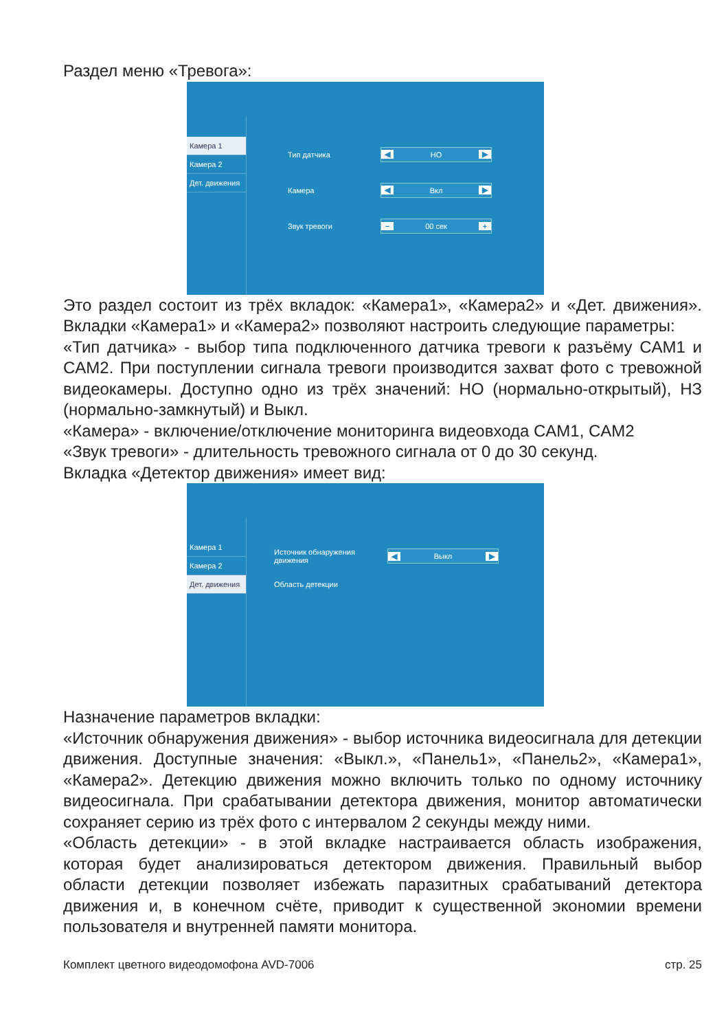Раздел меню «Тревога»:
Камера 1
Камера 2
Дет. движения
Тип датчика ◀ НО ▶
Камера ◀ Вкл ▶
Звук тревоги − 00 сек +
Это раздел состоит из трёх вкладок: «Камера1», «Камера2» и «Дет. движе­ния». Вкладки «Камера1» и «Камера2» позволяют настроить следующие параметры:
«Тип датчика» - выбор типа подключенного датчика тревоги к разъёму CAM1 и CAM2. При поступлении сигнала тревоги производится захват фото с тревожной видеокамеры. Доступно одно из трёх значений: НО (нор­мально-открытый), НЗ (нормально-замкнутый) и Выкл.
«Камера» - включение/отключение мониторинга видеовхода CAM1, CAM2
«Звук тревоги» - длительность тревожного сигнала от 0 до 30 секунд.
Вкладка «Детектор движения» имеет вид:
Камера 1
Камера 2
Дет. движения
Источник обнаружения движения ◀ Выкл ▶
Область детекции
Назначение параметров вкладки:
«Источник обнаружения движения» - выбор источника видеосигнала для детекции движения. Доступные значения: «Выкл.», «Панель1», «Панель2», «Камера1», «Камера2». Детекцию движения можно включить только по одному источнику видеосигнала. При срабатывании детектора движения, монитор автоматически сохраняет серию из трёх фото с интервалом 2 се­кунды между ними.
«Область детекции» - в этой вкладке настраивается область изображения, которая будет анализироваться детектором движения. Правильный выбор области детекции позволяет избежать паразитных срабатываний детекто­ра движения и, в конечном счёте, приводит к существенной экономии вре­мени пользователя и внутренней памяти монитора.
Комплект цветного видеодомофона AVD-7006 стр. 25